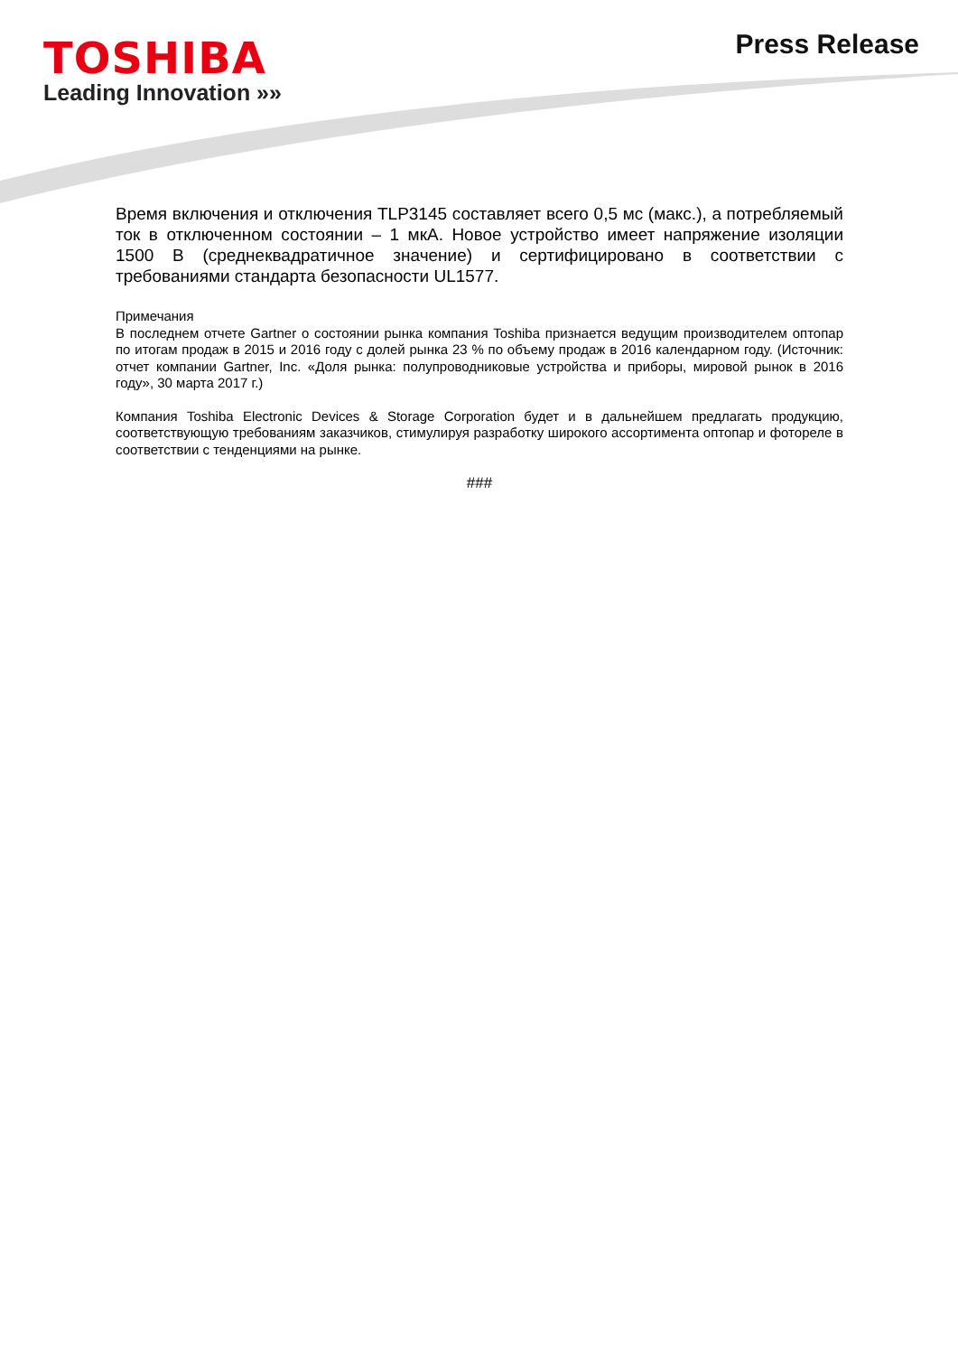TOSHIBA
Leading Innovation »»
Press Release
Время включения и отключения TLP3145 составляет всего 0,5 мс (макс.), а потребляемый ток в отключенном состоянии – 1 мкА. Новое устройство имеет напряжение изоляции 1500 В (среднеквадратичное значение) и сертифицировано в соответствии с требованиями стандарта безопасности UL1577.
Примечания
В последнем отчете Gartner о состоянии рынка компания Toshiba признается ведущим производителем оптопар по итогам продаж в 2015 и 2016 году с долей рынка 23 % по объему продаж в 2016 календарном году. (Источник: отчет компании Gartner, Inc. «Доля рынка: полупроводниковые устройства и приборы, мировой рынок в 2016 году», 30 марта 2017 г.)
Компания Toshiba Electronic Devices & Storage Corporation будет и в дальнейшем предлагать продукцию, соответствующую требованиям заказчиков, стимулируя разработку широкого ассортимента оптопар и фотореле в соответствии с тенденциями на рынке.
###